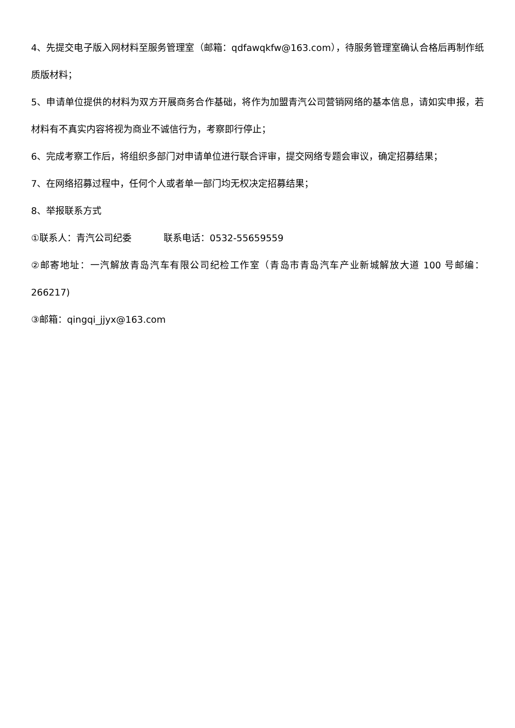4、先提交电子版入网材料至服务管理室（邮箱：qdfawqkfw@163.com），待服务管理室确认合格后再制作纸质版材料；
5、申请单位提供的材料为双方开展商务合作基础，将作为加盟青汽公司营销网络的基本信息，请如实申报，若材料有不真实内容将视为商业不诚信行为，考察即行停止；
6、完成考察工作后，将组织多部门对申请单位进行联合评审，提交网络专题会审议，确定招募结果；
7、在网络招募过程中，任何个人或者单一部门均无权决定招募结果；
8、举报联系方式
①联系人：青汽公司纪委 联系电话：0532-55659559
②邮寄地址：一汽解放青岛汽车有限公司纪检工作室（青岛市青岛汽车产业新城解放大道 100 号邮编：266217)
③邮箱：qingqi_jjyx@163.com